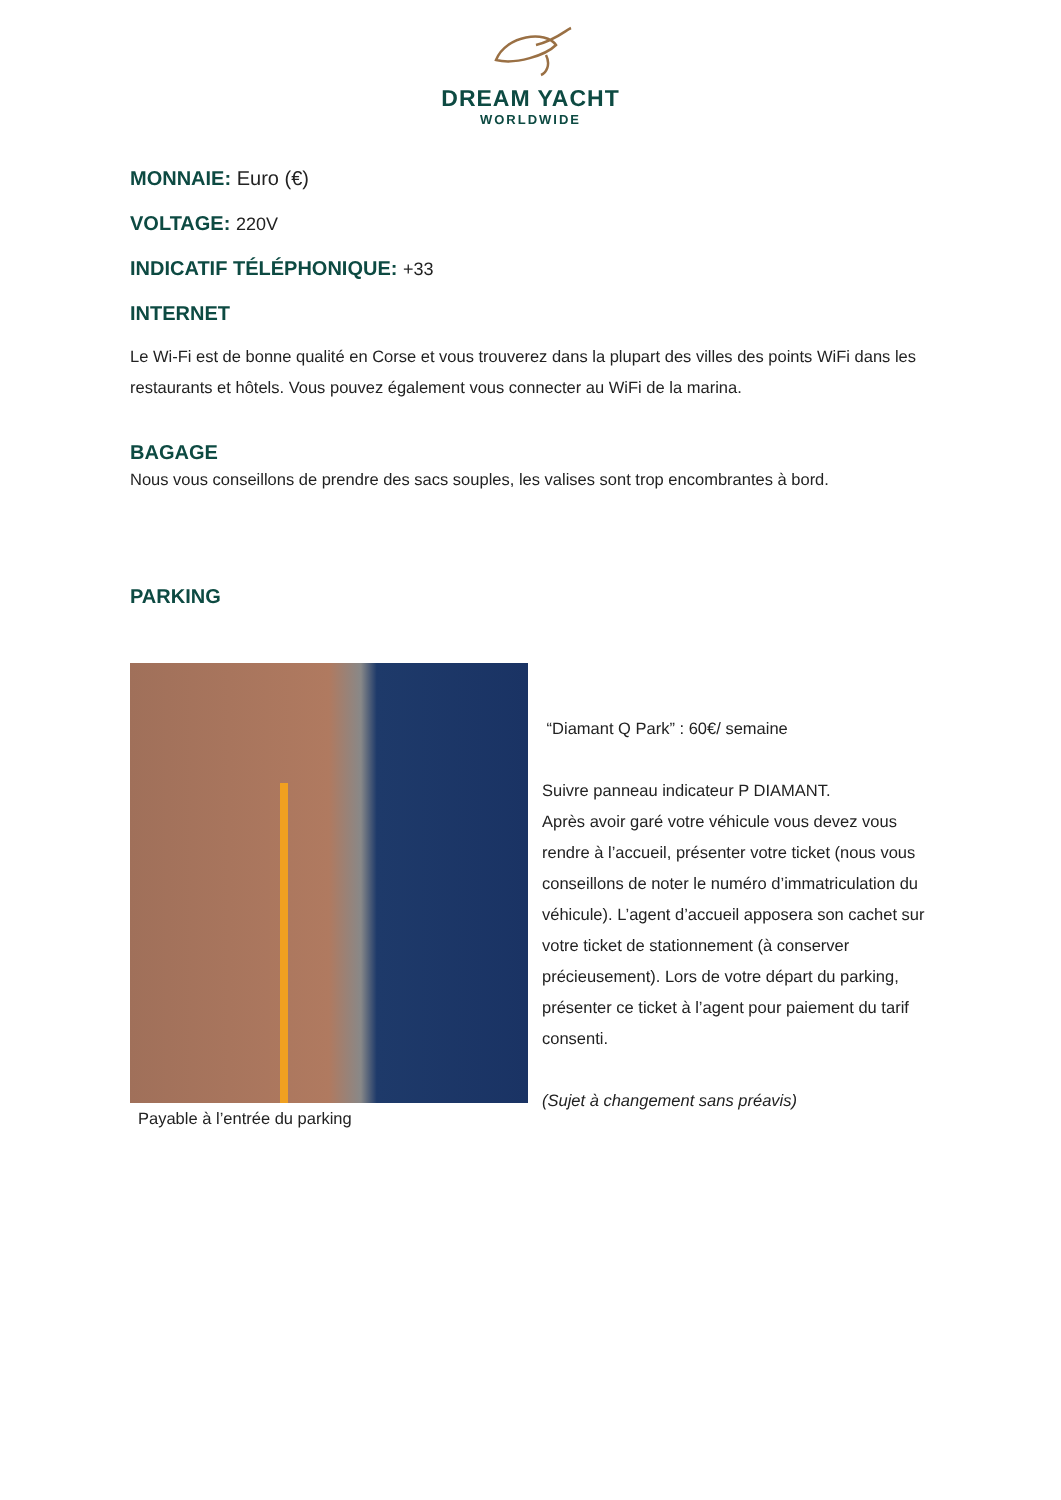DREAM YACHT
WORLDWIDE
MONNAIE: Euro (€)
VOLTAGE: 220V
INDICATIF TÉLÉPHONIQUE: +33
INTERNET
Le Wi-Fi est de bonne qualité en Corse et vous trouverez dans la plupart des villes des points WiFi dans les restaurants et hôtels. Vous pouvez également vous connecter au WiFi de la marina.
BAGAGE
Nous vous conseillons de prendre des sacs souples, les valises sont trop encombrantes à bord.
PARKING
Payable à l’entrée du parking
“Diamant Q Park” : 60€/ semaine
Suivre panneau indicateur P DIAMANT.
Après avoir garé votre véhicule vous devez vous rendre à l’accueil, présenter votre ticket (nous vous conseillons de noter le numéro d’immatriculation du véhicule). L’agent d’accueil apposera son cachet sur votre ticket de stationnement (à conserver précieusement). Lors de votre départ du parking, présenter ce ticket à l’agent pour paiement du tarif consenti.
(Sujet à changement sans préavis)